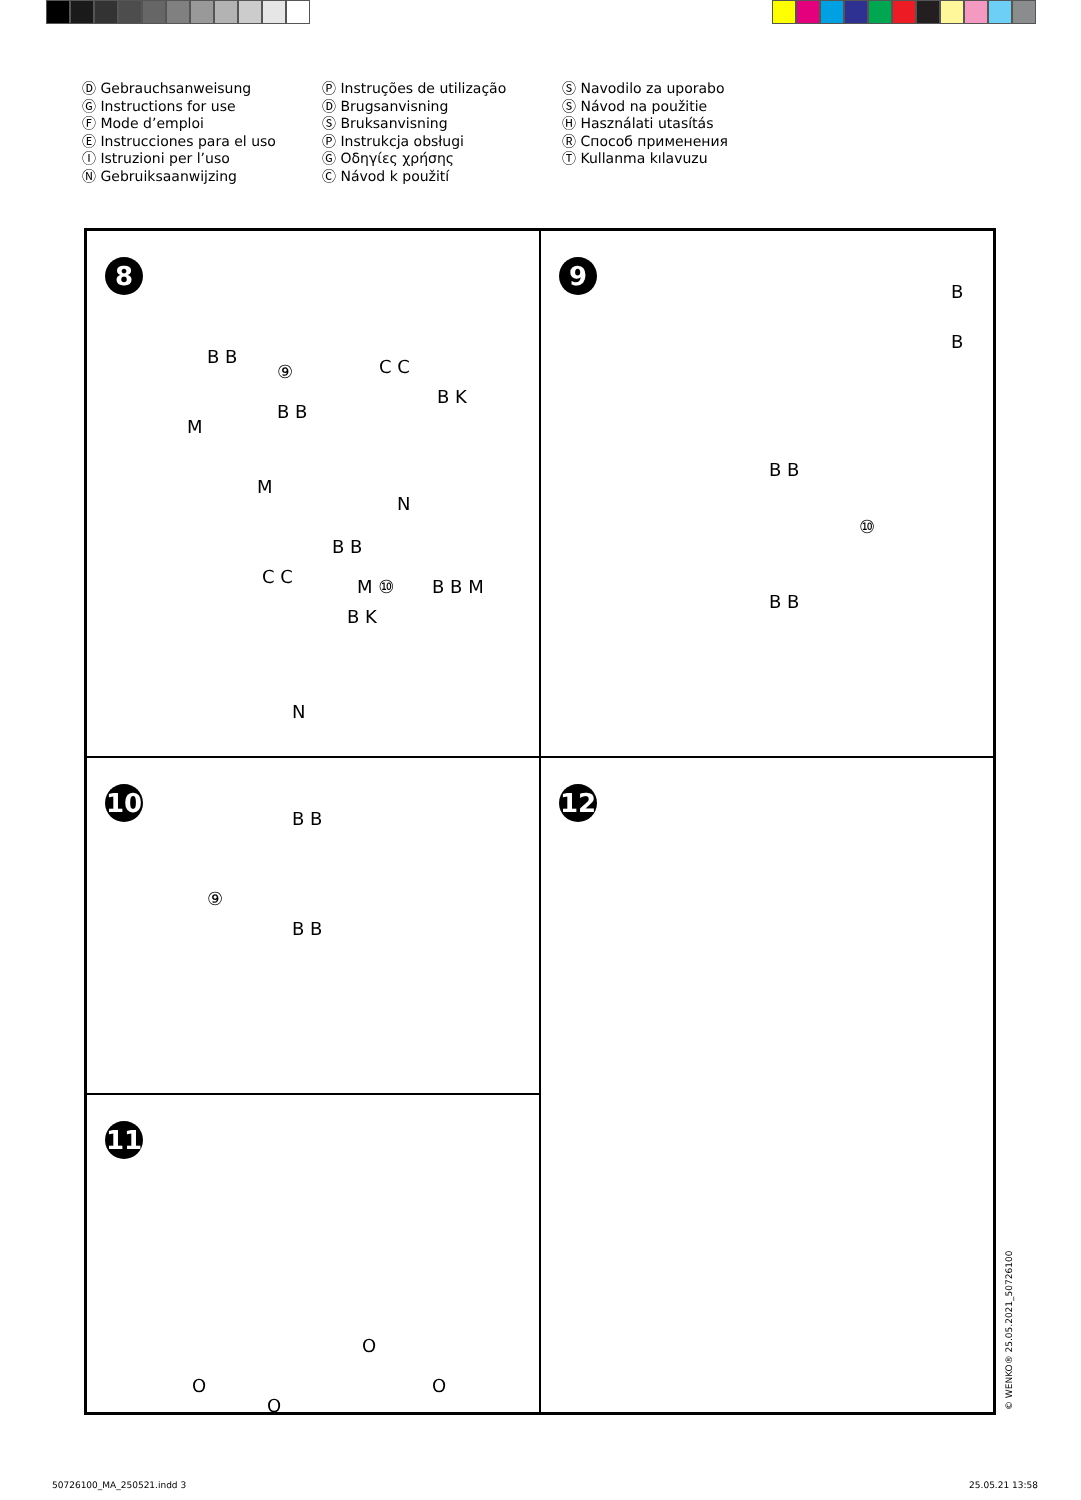Ⓓ Gebrauchsanweisung
Ⓖ Instructions for use
Ⓕ Mode d’emploi
Ⓔ Instrucciones para el uso
Ⓘ Istruzioni per l’uso
Ⓝ Gebruiksaanwijzing
Ⓟ Instruções de utilização
Ⓓ Brugsanvisning
Ⓢ Bruksanvisning
Ⓟ Instrukcja obsługi
Ⓖ Οδηγίες χρήσης
Ⓒ Návod k použití
Ⓢ Navodilo za uporabo
Ⓢ Návod na použitie
Ⓗ Használati utasítás
Ⓡ Способ применения
Ⓣ Kullanma kılavuzu
8
B B
⑨ C C
B K
B B
M
M
N
B B
C C M ⑩ B B M
B K
N
9
B
B
B B
⑩
B B
10
B B
⑨
B B
12
11
O
O O
O
© WENKO® 25.05.2021_50726100
50726100_MA_250521.indd 3 25.05.21 13:58